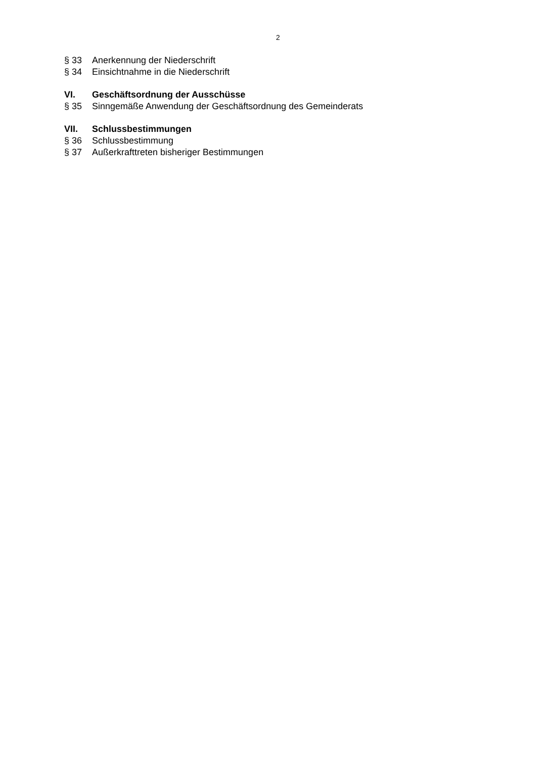2
§ 33 Anerkennung der Niederschrift
§ 34 Einsichtnahme in die Niederschrift
VI. Geschäftsordnung der Ausschüsse
§ 35 Sinngemäße Anwendung der Geschäftsordnung des Gemeinderats
VII. Schlussbestimmungen
§ 36 Schlussbestimmung
§ 37 Außerkrafttreten bisheriger Bestimmungen